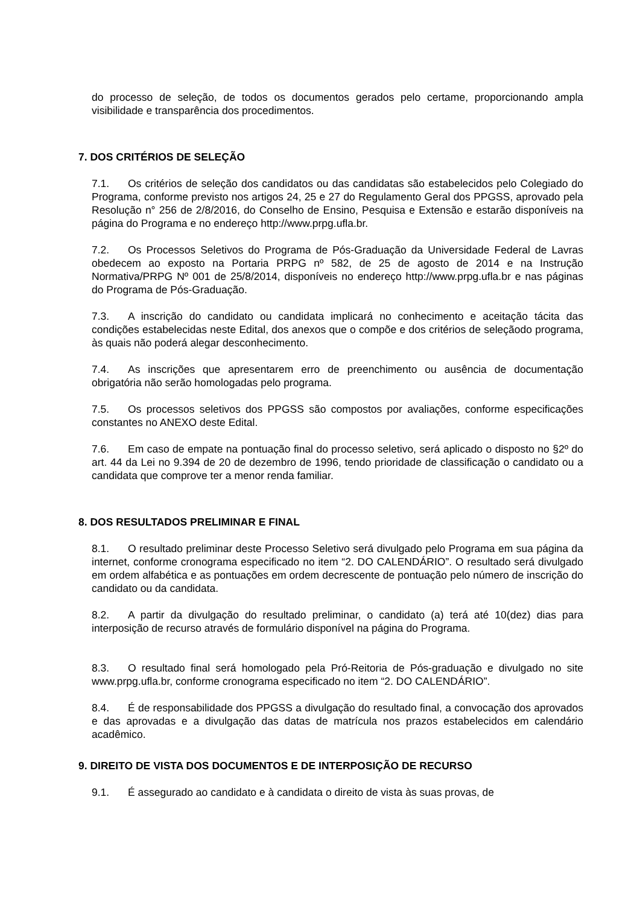do processo de seleção, de todos os documentos gerados pelo certame, proporcionando ampla visibilidade e transparência dos procedimentos.
7. DOS CRITÉRIOS DE SELEÇÃO
7.1. Os critérios de seleção dos candidatos ou das candidatas são estabelecidos pelo Colegiado do Programa, conforme previsto nos artigos 24, 25 e 27 do Regulamento Geral dos PPGSS, aprovado pela Resolução n° 256 de 2/8/2016, do Conselho de Ensino, Pesquisa e Extensão e estarão disponíveis na página do Programa e no endereço http://www.prpg.ufla.br.
7.2. Os Processos Seletivos do Programa de Pós-Graduação da Universidade Federal de Lavras obedecem ao exposto na Portaria PRPG nº 582, de 25 de agosto de 2014 e na Instrução Normativa/PRPG Nº 001 de 25/8/2014, disponíveis no endereço http://www.prpg.ufla.br e nas páginas do Programa de Pós-Graduação.
7.3. A inscrição do candidato ou candidata implicará no conhecimento e aceitação tácita das condições estabelecidas neste Edital, dos anexos que o compõe e dos critérios de seleçãodo programa, às quais não poderá alegar desconhecimento.
7.4. As inscrições que apresentarem erro de preenchimento ou ausência de documentação obrigatória não serão homologadas pelo programa.
7.5. Os processos seletivos dos PPGSS são compostos por avaliações, conforme especificações constantes no ANEXO deste Edital.
7.6. Em caso de empate na pontuação final do processo seletivo, será aplicado o disposto no §2º do art. 44 da Lei no 9.394 de 20 de dezembro de 1996, tendo prioridade de classificação o candidato ou a candidata que comprove ter a menor renda familiar.
8. DOS RESULTADOS PRELIMINAR E FINAL
8.1. O resultado preliminar deste Processo Seletivo será divulgado pelo Programa em sua página da internet, conforme cronograma especificado no item “2. DO CALENDÁRIO”. O resultado será divulgado em ordem alfabética e as pontuações em ordem decrescente de pontuação pelo número de inscrição do candidato ou da candidata.
8.2. A partir da divulgação do resultado preliminar, o candidato (a) terá até 10(dez) dias para interposição de recurso através de formulário disponível na página do Programa.
8.3. O resultado final será homologado pela Pró-Reitoria de Pós-graduação e divulgado no site www.prpg.ufla.br, conforme cronograma especificado no item “2. DO CALENDÁRIO”.
8.4. É de responsabilidade dos PPGSS a divulgação do resultado final, a convocação dos aprovados e das aprovadas e a divulgação das datas de matrícula nos prazos estabelecidos em calendário acadêmico.
9. DIREITO DE VISTA DOS DOCUMENTOS E DE INTERPOSIÇÃO DE RECURSO
9.1. É assegurado ao candidato e à candidata o direito de vista às suas provas, de